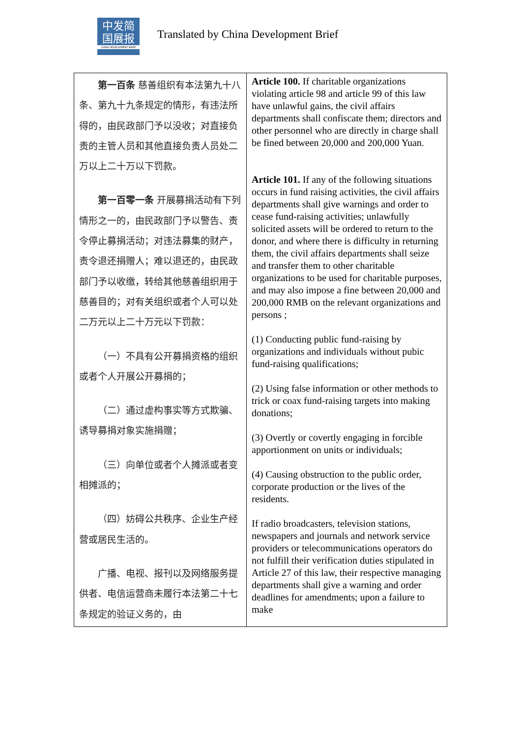中发简
国展报
CHINA DEVELOPMENT BRIEF
Translated by China Development Brief
| 第一百条 慈善组织有本法第九十八条、第九十九条规定的情形，有违法所得的，由民政部门予以没收；对直接负责的主管人员和其他直接负责人员处二万以上二十万以下罚款。 第一百零一条 开展募捐活动有下列情形之一的，由民政部门予以警告、责令停止募捐活动；对违法募集的财产，责令退还捐赠人；难以退还的，由民政部门予以收缴，转给其他慈善组织用于慈善目的；对有关组织或者个人可以处二万元以上二十万元以下罚款： （一）不具有公开募捐资格的组织或者个人开展公开募捐的； （二）通过虚构事实等方式欺骗、诱导募捐对象实施捐赠； （三）向单位或者个人摊派或者变相摊派的； （四）妨碍公共秩序、企业生产经营或居民生活的。 广播、电视、报刊以及网络服务提供者、电信运营商未履行本法第二十七条规定的验证义务的，由 | Article 100. If charitable organizations violating article 98 and article 99 of this law have unlawful gains, the civil affairs departments shall confiscate them; directors and other personnel who are directly in charge shall be fined between 20,000 and 200,000 Yuan. Article 101. If any of the following situations occurs in fund raising activities, the civil affairs departments shall give warnings and order to cease fund-raising activities; unlawfully solicited assets will be ordered to return to the donor, and where there is difficulty in returning them, the civil affairs departments shall seize and transfer them to other charitable organizations to be used for charitable purposes, and may also impose a fine between 20,000 and 200,000 RMB on the relevant organizations and persons ; (1) Conducting public fund-raising by organizations and individuals without pubic fund-raising qualifications; (2) Using false information or other methods to trick or coax fund-raising targets into making donations; (3) Overtly or covertly engaging in forcible apportionment on units or individuals; (4) Causing obstruction to the public order, corporate production or the lives of the residents. If radio broadcasters, television stations, newspapers and journals and network service providers or telecommunications operators do not fulfill their verification duties stipulated in Article 27 of this law, their respective managing departments shall give a warning and order deadlines for amendments; upon a failure to make |